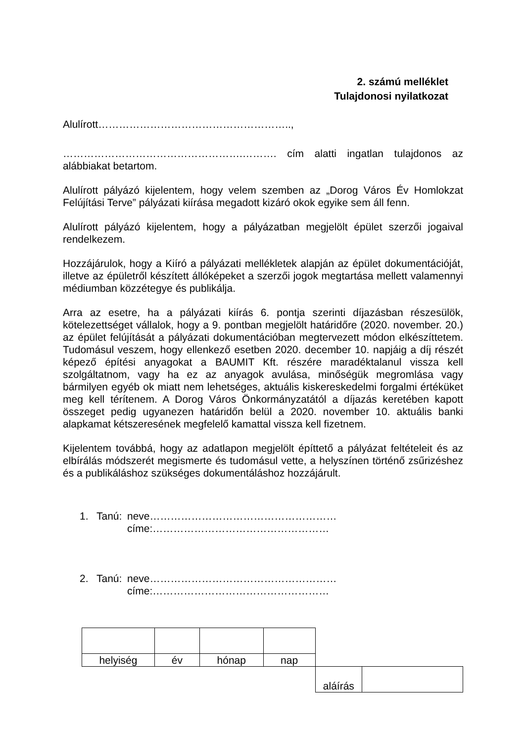2. számú melléklet
Tulajdonosi nyilatkozat
Alulírott………………………………………………..,
…………………………………………….………. cím alatti ingatlan tulajdonos az alábbiakat betartom.
Alulírott pályázó kijelentem, hogy velem szemben az „Dorog Város Év Homlokzat Felújítási Terve” pályázati kiírása megadott kizáró okok egyike sem áll fenn.
Alulírott pályázó kijelentem, hogy a pályázatban megjelölt épület szerzői jogaival rendelkezem.
Hozzájárulok, hogy a Kiíró a pályázati mellékletek alapján az épület dokumentációját, illetve az épületről készített állóképeket a szerzői jogok megtartása mellett valamennyi médiumban közzétegye és publikálja.
Arra az esetre, ha a pályázati kiírás 6. pontja szerinti díjazásban részesülök, kötelezettséget vállalok, hogy a 9. pontban megjelölt határidőre (2020. november. 20.) az épület felújítását a pályázati dokumentációban megtervezett módon elkészíttetem. Tudomásul veszem, hogy ellenkező esetben 2020. december 10. napjáig a díj részét képező építési anyagokat a BAUMIT Kft. részére maradéktalanul vissza kell szolgáltatnom, vagy ha ez az anyagok avulása, minőségük megromlása vagy bármilyen egyéb ok miatt nem lehetséges, aktuális kiskereskedelmi forgalmi értéküket meg kell térítenem. A Dorog Város Önkormányzatától a díjazás keretében kapott összeget pedig ugyanezen határidőn belül a 2020. november 10. aktuális banki alapkamat kétszeresének megfelelő kamattal vissza kell fizetnem.
Kijelentem továbbá, hogy az adatlapon megjelölt építtető a pályázat feltételeit és az elbírálás módszerét megismerte és tudomásul vette, a helyszínen történő zsűrizéshez és a publikáláshoz szükséges dokumentáláshoz hozzájárult.
| 1. | Tanú: | neve……………………………………………… címe:…………………………………………… |
| 2. | Tanú: | neve……………………………………………… címe:…………………………………………… |
| helyiség | év | hónap | nap | | |
| | | | | aláírás | |